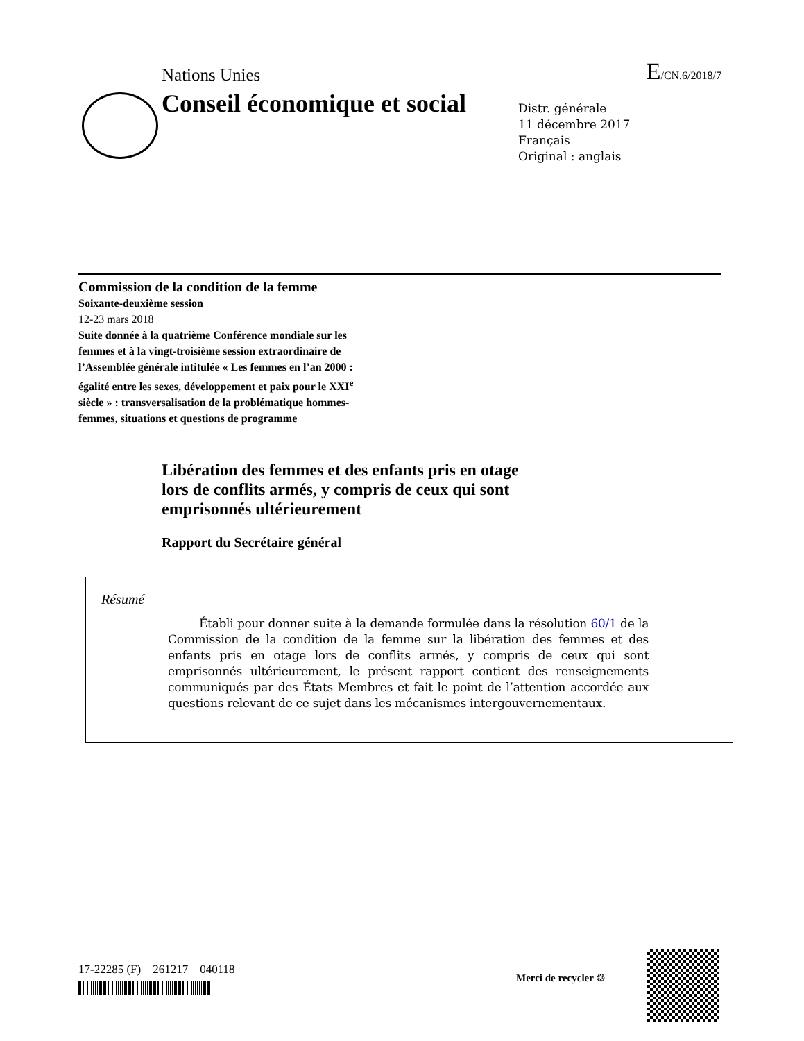Nations Unies E/CN.6/2018/7
Conseil économique et social
Distr. générale
11 décembre 2017
Français
Original : anglais
Commission de la condition de la femme
Soixante-deuxième session
12-23 mars 2018
Suite donnée à la quatrième Conférence mondiale sur les femmes et à la vingt-troisième session extraordinaire de l’Assemblée générale intitulée « Les femmes en l’an 2000 : égalité entre les sexes, développement et paix pour le XXI<sup>e</sup> siècle » : transversalisation de la problématique hommes-femmes, situations et questions de programme
Libération des femmes et des enfants pris en otage
lors de conflits armés, y compris de ceux qui sont
emprisonnés ultérieurement
Rapport du Secrétaire général
Résumé
Établi pour donner suite à la demande formulée dans la résolution 60/1 de la Commission de la condition de la femme sur la libération des femmes et des enfants pris en otage lors de conflits armés, y compris de ceux qui sont emprisonnés ultérieurement, le présent rapport contient des renseignements communiqués par des États Membres et fait le point de l’attention accordée aux questions relevant de ce sujet dans les mécanismes intergouvernementaux.
17-22285 (F) 261217 040118
Merci de recycler ♲